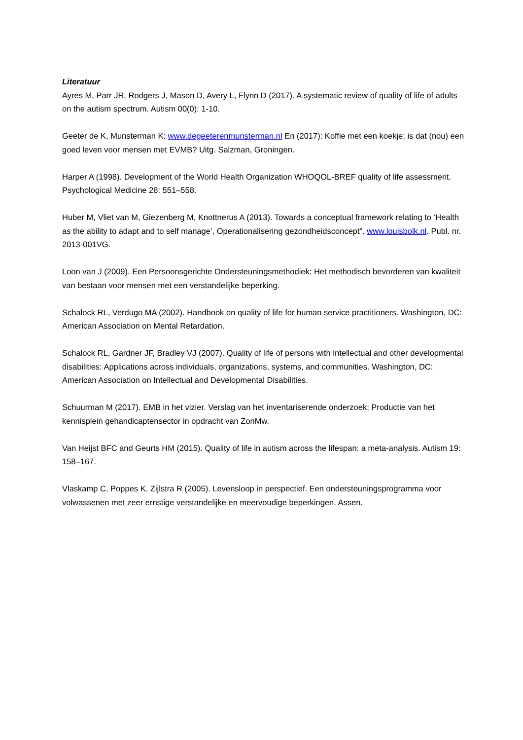Literatuur
Ayres M, Parr JR, Rodgers J, Mason D, Avery L, Flynn D (2017). A systematic review of quality of life of adults on the autism spectrum. Autism 00(0): 1-10.
Geeter de K, Munsterman K: www.degeeterenmunsterman.nl En (2017): Koffie met een koekje; is dat (nou) een goed leven voor mensen met EVMB? Uitg. Salzman, Groningen.
Harper A (1998). Development of the World Health Organization WHOQOL-BREF quality of life assessment. Psychological Medicine 28: 551–558.
Huber M, Vliet van M, Giezenberg M, Knottnerus A (2013). Towards a conceptual framework relating to ‘Health as the ability to adapt and to self manage’, Operationalisering gezondheidsconcept”. www.louisbolk.nl. Publ. nr. 2013-001VG.
Loon van J (2009). Een Persoonsgerichte Ondersteuningsmethodiek; Het methodisch bevorderen van kwaliteit van bestaan voor mensen met een verstandelijke beperking.
Schalock RL, Verdugo MA (2002). Handbook on quality of life for human service practitioners. Washington, DC: American Association on Mental Retardation.
Schalock RL, Gardner JF, Bradley VJ (2007). Quality of life of persons with intellectual and other developmental disabilities: Applications across individuals, organizations, systems, and communities. Washington, DC: American Association on Intellectual and Developmental Disabilities.
Schuurman M (2017). EMB in het vizier. Verslag van het inventariserende onderzoek; Productie van het kennisplein gehandicaptensector in opdracht van ZonMw.
Van Heijst BFC and Geurts HM (2015). Quality of life in autism across the lifespan: a meta-analysis. Autism 19: 158–167.
Vlaskamp C, Poppes K, Zijlstra R (2005). Levensloop in perspectief. Een ondersteuningsprogramma voor volwassenen met zeer ernstige verstandelijke en meervoudige beperkingen. Assen.